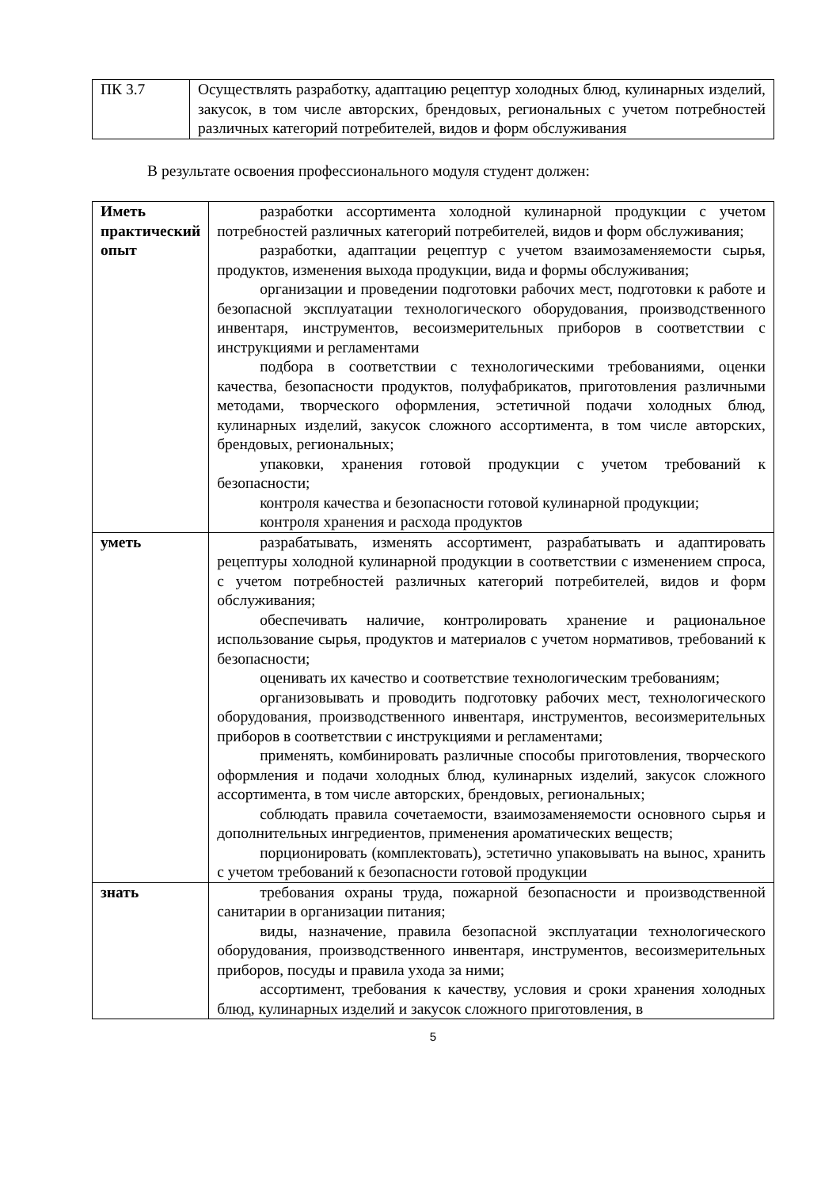| ПК 3.7 | Осуществлять разработку, адаптацию рецептур холодных блюд, кулинарных изделий, закусок, в том числе авторских, брендовых, региональных с учетом потребностей различных категорий потребителей, видов и форм обслуживания |
В результате освоения профессионального модуля студент должен:
| Иметь практический опыт | разработки ассортимента холодной кулинарной продукции с учетом потребностей различных категорий потребителей, видов и форм обслуживания; разработки, адаптации рецептур с учетом взаимозаменяемости сырья, продуктов, изменения выхода продукции, вида и формы обслуживания; организации и проведении подготовки рабочих мест, подготовки к работе и безопасной эксплуатации технологического оборудования, производственного инвентаря, инструментов, весоизмерительных приборов в соответствии с инструкциями и регламентами подбора в соответствии с технологическими требованиями, оценки качества, безопасности продуктов, полуфабрикатов, приготовления различными методами, творческого оформления, эстетичной подачи холодных блюд, кулинарных изделий, закусок сложного ассортимента, в том числе авторских, брендовых, региональных; упаковки, хранения готовой продукции с учетом требований к безопасности; контроля качества и безопасности готовой кулинарной продукции; контроля хранения и расхода продуктов |
| уметь | разрабатывать, изменять ассортимент, разрабатывать и адаптировать рецептуры холодной кулинарной продукции в соответствии с изменением спроса, с учетом потребностей различных категорий потребителей, видов и форм обслуживания; обеспечивать наличие, контролировать хранение и рациональное использование сырья, продуктов и материалов с учетом нормативов, требований к безопасности; оценивать их качество и соответствие технологическим требованиям; организовывать и проводить подготовку рабочих мест, технологического оборудования, производственного инвентаря, инструментов, весоизмерительных приборов в соответствии с инструкциями и регламентами; применять, комбинировать различные способы приготовления, творческого оформления и подачи холодных блюд, кулинарных изделий, закусок сложного ассортимента, в том числе авторских, брендовых, региональных; соблюдать правила сочетаемости, взаимозаменяемости основного сырья и дополнительных ингредиентов, применения ароматических веществ; порционировать (комплектовать), эстетично упаковывать на вынос, хранить с учетом требований к безопасности готовой продукции |
| знать | требования охраны труда, пожарной безопасности и производственной санитарии в организации питания; виды, назначение, правила безопасной эксплуатации технологического оборудования, производственного инвентаря, инструментов, весоизмерительных приборов, посуды и правила ухода за ними; ассортимент, требования к качеству, условия и сроки хранения холодных блюд, кулинарных изделий и закусок сложного приготовления, в |
5